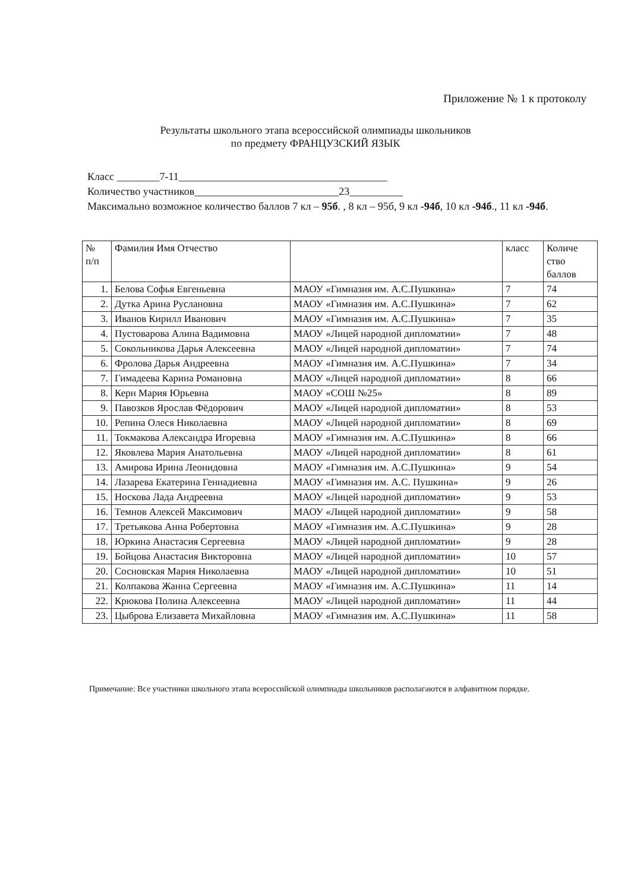Приложение № 1 к протоколу
Результаты школьного этапа всероссийской олимпиады школьников
по предмету ФРАНЦУЗСКИЙ ЯЗЫК
Класс ________7-11_______________________________________
Количество участников___________________________23__________
Максимально возможное количество баллов 7 кл – 95б. , 8 кл – 95б, 9 кл -94б, 10 кл -94б., 11 кл -94б.
| № п/п | Фамилия Имя Отчество | | класс | Количе ство баллов |
| --- | --- | --- | --- | --- |
| 1. | Белова Софья Евгеньевна | МАОУ «Гимназия им. А.С.Пушкина» | 7 | 74 |
| 2. | Дутка Арина Руслановна | МАОУ «Гимназия им. А.С.Пушкина» | 7 | 62 |
| 3. | Иванов Кирилл Иванович | МАОУ «Гимназия им. А.С.Пушкина» | 7 | 35 |
| 4. | Пустоварова Алина Вадимовна | МАОУ «Лицей народной дипломатии» | 7 | 48 |
| 5. | Сокольникова Дарья Алексеевна | МАОУ «Лицей народной дипломатии» | 7 | 74 |
| 6. | Фролова Дарья Андреевна | МАОУ «Гимназия им. А.С.Пушкина» | 7 | 34 |
| 7. | Гимадеева Карина Романовна | МАОУ «Лицей народной дипломатии» | 8 | 66 |
| 8. | Керн Мария Юрьевна | МАОУ «СОШ №25» | 8 | 89 |
| 9. | Павозков Ярослав Фёдорович | МАОУ «Лицей народной дипломатии» | 8 | 53 |
| 10. | Репина Олеся Николаевна | МАОУ «Лицей народной дипломатии» | 8 | 69 |
| 11. | Токмакова Александра Игоревна | МАОУ «Гимназия им. А.С.Пушкина» | 8 | 66 |
| 12. | Яковлева Мария Анатольевна | МАОУ «Лицей народной дипломатии» | 8 | 61 |
| 13. | Амирова Ирина Леонидовна | МАОУ «Гимназия им. А.С.Пушкина» | 9 | 54 |
| 14. | Лазарева Екатерина Геннадиевна | МАОУ «Гимназия им. А.С. Пушкина» | 9 | 26 |
| 15. | Носкова Лада Андреевна | МАОУ «Лицей народной дипломатии» | 9 | 53 |
| 16. | Темнов Алексей Максимович | МАОУ «Лицей народной дипломатии» | 9 | 58 |
| 17. | Третьякова Анна Робертовна | МАОУ «Гимназия им. А.С.Пушкина» | 9 | 28 |
| 18. | Юркина Анастасия Сергеевна | МАОУ «Лицей народной дипломатии» | 9 | 28 |
| 19. | Бойцова Анастасия Викторовна | МАОУ «Лицей народной дипломатии» | 10 | 57 |
| 20. | Сосновская Мария Николаевна | МАОУ «Лицей народной дипломатии» | 10 | 51 |
| 21. | Колпакова Жанна Сергеевна | МАОУ «Гимназия им. А.С.Пушкина» | 11 | 14 |
| 22. | Крюкова Полина Алексеевна | МАОУ «Лицей народной дипломатии» | 11 | 44 |
| 23. | Цыброва Елизавета Михайловна | МАОУ «Гимназия им. А.С.Пушкина» | 11 | 58 |
Примечание: Все участники школьного этапа всероссийской олимпиады школьников располагаются в алфавитном порядке.